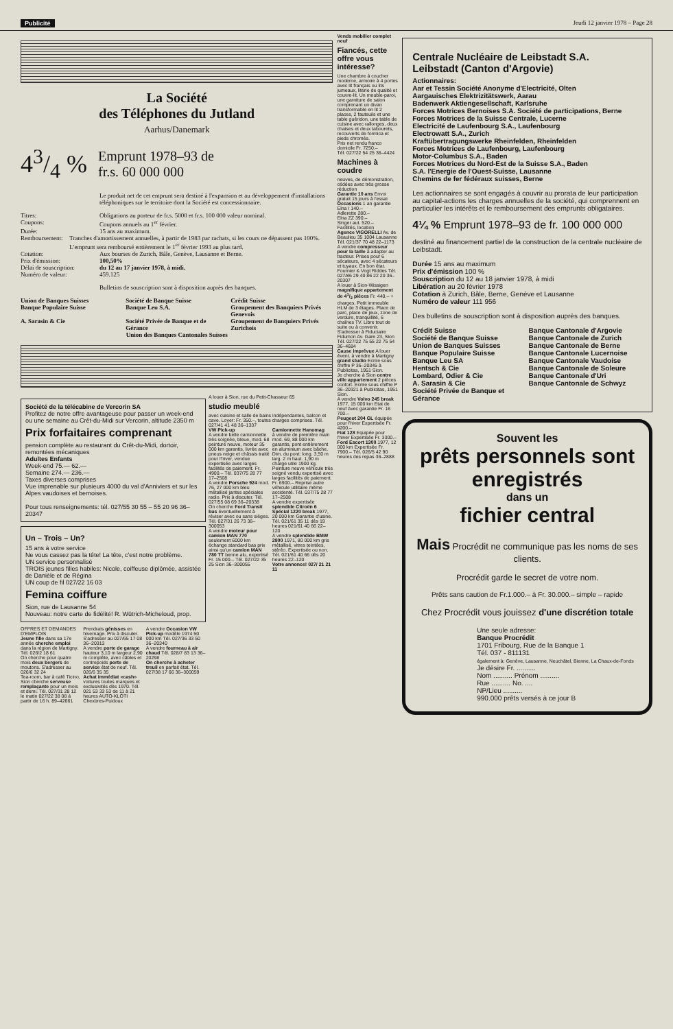Publicité Jeudi 12 janvier 1978 – Page 28
La Société
des Téléphones du Jutland
Aarhus/Danemark
43/4 % Emprunt 1978–93 de
fr.s. 60 000 000
Le produit net de cet emprunt sera destiné à l'expansion et au développement d'installations téléphoniques sur le territoire dont la Société est concessionnaire.
Titres: Obligations au porteur de fr.s. 5000 et fr.s. 100 000 valeur nominal.
Coupons: Coupons annuels au 1<sup>er</sup> février.
Durée: 15 ans au maximum.
Remboursement: Tranches d'amortissement annuelles, à partir de 1983 par rachats, si les cours ne dépassent pas 100%. L'emprunt sera remboursé entièrement le 1<sup>er</sup> février 1993 au plus tard.
Cotation: Aux bourses de Zurich, Bâle, Genève, Lausanne et Berne.
Prix d'émission: 100,50%
Délai de souscription: du 12 au 17 janvier 1978, à midi.
Numéro de valeur: 459.125
Bulletins de souscription sont à disposition auprès des banques.
Union de Banques Suisses
Banque Populaire Suisse
A. Sarasin & Cie
Société de Banque Suisse
Banque Leu S.A.
Société Privée de Banque et de Gérance
Crédit Suisse
Groupement des Banquiers Privés Genevois
Groupement de Banquiers Privés Zurichois
Union des Banques Cantonales Suisses
Société de la télécabine de Vercorin SA
Profitez de notre offre avantageuse pour passer un week-end ou une semaine au Crêt-du-Midi sur Vercorin, altitude 2350 m
Prix forfaitaires comprenant
pension complète au restaurant du Crêt-du-Midi, dortoir, remontées mécaniques
Adultes Enfants
Week-end 75.— 62.—
Semaine 274.— 236.—
Taxes diverses comprises
Vue imprenable sur plusieurs 4000 du val d'Anniviers et sur les Alpes vaudoises et bernoises.
Pour tous renseignements: tél. 027/55 30 55 – 55 20 96 36–20347
Un – Trois – Un?
15 ans à votre service
Ne vous cassez pas la tête! La tête, c'est notre problème.
UN service personnalisé
TROIS jeunes filles habiles: Nicole, coiffeuse diplômée, assistée de Danièle et de Régina
UN coup de fil 027/22 16 03
Femina coiffure
Sion, rue de Lausanne 54
Nouveau: notre carte de fidélité! R. Wütrich-Micheloud, prop.
OFFRES ET DEMANDES D'EMPLOIS
Jeune fille dans sa 17e année cherche emploi dans la région de Martigny. Tél. 026/2 18 61
On cherche pour quatre mois deux bergers de moutons. S'adresser au 026/6 32 24
Tea-room, bar à café Ticino, Sion cherche serveuse remplaçante pour un mois et demi. Tél. 027/31 28 12 le matin 027/22 38 08 à partir de 16 h. 89–42661
Prendrais génisses en hivernage. Prix à discuter. S'adresser au 027/65 17 08 36–20313
A vendre porte de garage hauteur 3,10 m largeur 2,90 m complète, avec câbles et contrepoids porte de service état de neuf. Tél. 026/6 35 35
Achat immédiat «cash» voitures toutes marques et exclusivités dès 1970. Tél. 021 53 33 53 de 11 à 21 heures AUTO-KLÖTI Chexbres-Puidoux
A vendre Occasion VW Pick-up modèle 1974 50 000 km Tél. 027/36 33 50 36–20340
A vendre fourneau à air chaud Tél. 028/7 83 13 36–20298
On cherche à acheter treuil en parfait état. Tél. 027/38 17 66 36–300059
A louer à Sion, rue du Petit-Chasseur 65
studio meublé
avec cuisine et salle de bains indépendantes, balcon et cave. Loyer: Fr. 350.–, toutes charges comprises. Tél. 027/41 41 48 36–1337
VW Pick-up
A vendre belle camionnette très soignée, bleue, mod. 68 peinture neuve, moteur 35 000 km garantis, livrée avec pneus neige et châssis traité pour l'hiver, vendue expertisée avec larges facilités de paiement. Fr. 4900.– Tél. 037/75 28 77 17–2508
A vendre Porsche 924 mod. 76, 27 000 km bleu métallisé jantes spéciales radio. Prix à discuter. Tél. 027/55 08 69 36–20338
On cherche Ford Transit bus éventuellement à réviser avec ou sans sièges. Tél. 027/31 26 73 36–300053
A vendre moteur pour camion MAN 770 seulement 6000 km échange standard bas prix ainsi qu'un camion MAN 780 TT benne alu, expertisé Fr. 15 000.– Tél. 027/22 35 25 Sion 36–300055
Camionnette Hanomag
à vendre de première main mod. 69, 88 000 km garantis, pont entièrement en aluminium avec bâche. Dim. du pont: long. 3,50 m larg. 2 m haut. 1,90 m charge utile 1900 kg. Peinture neuve véhicule très soigné vendu expertisé avec larges facilités de paiement. Fr. 6900.– Reprise autre véhicule utilitaire même accidenté. Tél. 037/75 28 77 17–2508
A vendre expertisée splendide Citroën 6 Spécial 1220 break 1977, 20 000 km Garantie d'usine. Tél. 021/61 35 11 dès 19 heures 021/61 40 66 22–120
A vendre splendide BMW 2800 1971, 80 000 km gris métallisé, vitres teintées, stéréo. Expertisée ou non. Tél. 021/61 40 66 dès 20 heures 22–120
Votre annonce! 027/ 21 21 11
Vends mobilier complet neuf
Fiancés, cette offre vous intéresse?
Une chambre à coucher moderne, armoire à 4 portes avec lit français ou lits jumeaux, literie de qualité et couvre-lit. Un meuble-paroi, une garniture de salon comprenant un divan transformable en lit 2 places, 2 fauteuils et une table guéridon, une table de cuisine avec rallonges, deux chaises et deux tabourets, recouverts de formica et pieds chromés.
Prix net rendu franco domicile Fr. 7250.–
Tél. 027/22 54 25 36–4424
Machines à coudre
neuves, de démonstration, cédées avec très grosse réduction
Garantie 10 ans Envoi gratuit 15 jours à l'essai
Occasions 1 an garantie
Elna I 140.–
Adlerette 280.–
Elna ZZ 390.–
Singer aut. 520.–
Facilités, location
Agence VIGORELLI Av. de Beaulieu 35 1004 Lausanne Tél. 021/37 70 48 22–1173
A vendre compresseur pour la taille à adapter au tracteur. Prises pour 6 sécateurs, avec 4 sécateurs et tuyaux. En bon état. Fournier & Vogt Riddes Tél. 027/86 29 40 86 22 20 36–20307
A louer à Sion-Wissigen magnifique appartement de 41/2 pièces Fr. 440.– + charges. Petit immeuble HLM de 3 étages. Place de parc, place de jeux, zone de verdure, tranquillité, 6 chaînes TV. Libre tout de suite ou à convenir. S'adresser à Fiduciaire Fidumon Av. Gare 23, Sion Tél. 027/22 75 55 22 75 54 36–4684
Cause imprévue A louer évent. à vendre à Martigny grand studio Ecrire sous chiffre P 36–20345 à Publicitas, 1951 Sion.
Je cherche à Sion centre ville appartement 2 pièces confort. Ecrire sous chiffre P 36–20321 à Publicitas, 1951 Sion.
A vendre Volvo 245 break 1977, 15 000 km Etat de neuf Avec garantie Fr. 16 700.–
Peugeot 204 GL équipée pour l'hiver Expertisée Fr. 4200.–
Fiat 128 Equipée pour l'hiver Expertisée Fr. 3300.–
Ford Escort 1300 1977, 12 000 km Expertisée Fr. 7900.– Tél. 026/5 42 90 heures des repas 36–2888
Centrale Nucléaire de Leibstadt S.A.
Leibstadt (Canton d'Argovie)
Actionnaires:
Aar et Tessin Société Anonyme d'Electricité, Olten
Aargauisches Elektrizitätswerk, Aarau
Badenwerk Aktiengesellschaft, Karlsruhe
Forces Motrices Bernoises S.A. Société de participations, Berne
Forces Motrices de la Suisse Centrale, Lucerne
Electricité de Laufenbourg S.A., Laufenbourg
Electrowatt S.A., Zurich
Kraftübertragungswerke Rheinfelden, Rheinfelden
Forces Motrices de Laufenbourg, Laufenbourg
Motor-Columbus S.A., Baden
Forces Motrices du Nord-Est de la Suisse S.A., Baden
S.A. l'Energie de l'Ouest-Suisse, Lausanne
Chemins de fer fédéraux suisses, Berne
Les actionnaires se sont engagés à couvrir au prorata de leur participation au capital-actions les charges annuelles de la société, qui comprennent en particulier les intérêts et le remboursement des emprunts obligataires.
4¼ % Emprunt 1978–93 de fr. 100 000 000
destiné au financement partiel de la construction de la centrale nucléaire de Leibstadt.
Durée 15 ans au maximum
Prix d'émission 100 %
Souscription du 12 au 18 janvier 1978, à midi
Libération au 20 février 1978
Cotation à Zurich, Bâle, Berne, Genève et Lausanne
Numéro de valeur 111 956
Des bulletins de souscription sont à disposition auprès des banques.
Crédit Suisse
Société de Banque Suisse
Union de Banques Suisses
Banque Populaire Suisse
Banque Leu SA
Hentsch & Cie
Lombard, Odier & Cie
A. Sarasin & Cie
Société Privée de Banque et Gérance
Banque Cantonale d'Argovie
Banque Cantonale de Zurich
Banque Cantonale de Berne
Banque Cantonale Lucernoise
Banque Cantonale Vaudoise
Banque Cantonale de Soleure
Banque Cantonale d'Uri
Banque Cantonale de Schwyz
Souvent les
prêts personnels sont enregistrés
dans un
fichier central
Mais Procrédit ne communique pas les noms de ses clients.
Procrédit garde le secret de votre nom.
Prêts sans caution de Fr.1.000.– à Fr. 30.000.– simple – rapide
Chez Procrédit vous jouissez d'une discrétion totale
Une seule adresse:
Banque Procrédit
1701 Fribourg, Rue de la Banque 1
Tél. 037 - 811131
également à: Genève, Lausanne, Neuchâtel, Bienne, La Chaux-de-Fonds
Je désire Fr. ..........
Nom .......... Prénom ..........
Rue .......... No. ....
NP/Lieu ..........
990.000 prêts versés à ce jour B